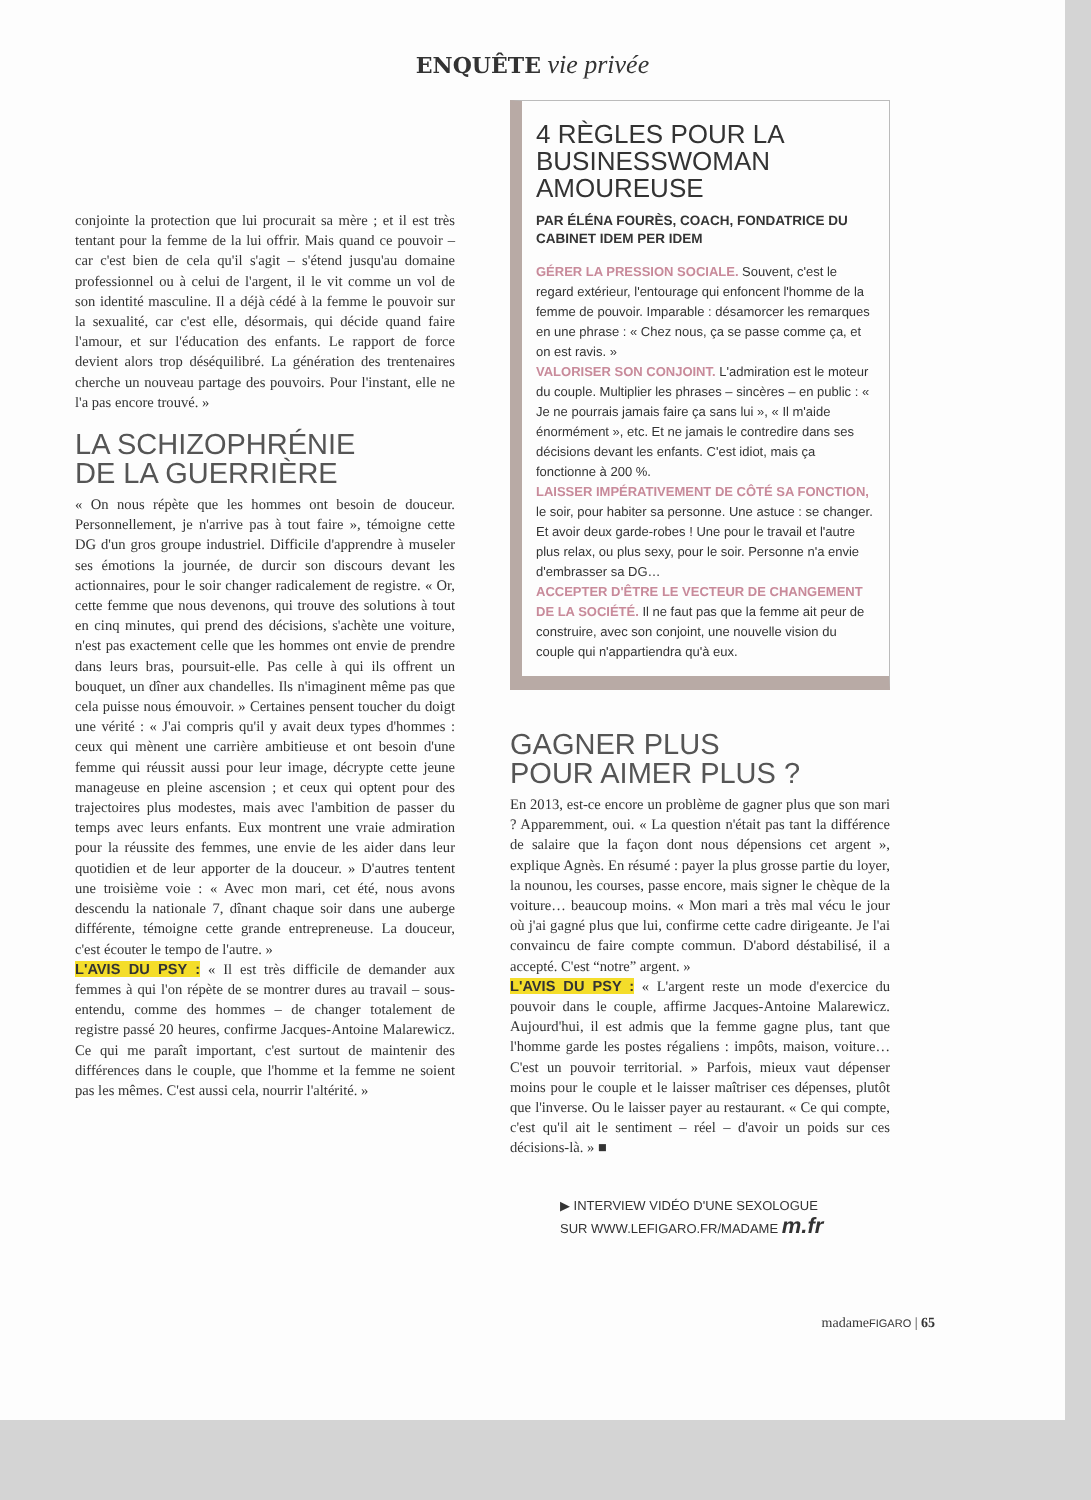ENQUÊTE vie privée
conjointe la protection que lui procurait sa mère ; et il est très tentant pour la femme de la lui offrir. Mais quand ce pouvoir – car c'est bien de cela qu'il s'agit – s'étend jusqu'au domaine professionnel ou à celui de l'argent, il le vit comme un vol de son identité masculine. Il a déjà cédé à la femme le pouvoir sur la sexualité, car c'est elle, désormais, qui décide quand faire l'amour, et sur l'éducation des enfants. Le rapport de force devient alors trop déséquilibré. La génération des trentenaires cherche un nouveau partage des pouvoirs. Pour l'instant, elle ne l'a pas encore trouvé. »
LA SCHIZOPHRÉNIE
DE LA GUERRIÈRE
« On nous répète que les hommes ont besoin de douceur. Personnellement, je n'arrive pas à tout faire », témoigne cette DG d'un gros groupe industriel. Difficile d'apprendre à museler ses émotions la journée, de durcir son discours devant les actionnaires, pour le soir changer radicalement de registre. « Or, cette femme que nous devenons, qui trouve des solutions à tout en cinq minutes, qui prend des décisions, s'achète une voiture, n'est pas exactement celle que les hommes ont envie de prendre dans leurs bras, poursuit-elle. Pas celle à qui ils offrent un bouquet, un dîner aux chandelles. Ils n'imaginent même pas que cela puisse nous émouvoir. » Certaines pensent toucher du doigt une vérité : « J'ai compris qu'il y avait deux types d'hommes : ceux qui mènent une carrière ambitieuse et ont besoin d'une femme qui réussit aussi pour leur image, décrypte cette jeune manageuse en pleine ascension ; et ceux qui optent pour des trajectoires plus modestes, mais avec l'ambition de passer du temps avec leurs enfants. Eux montrent une vraie admiration pour la réussite des femmes, une envie de les aider dans leur quotidien et de leur apporter de la douceur. » D'autres tentent une troisième voie : « Avec mon mari, cet été, nous avons descendu la nationale 7, dînant chaque soir dans une auberge différente, témoigne cette grande entrepreneuse. La douceur, c'est écouter le tempo de l'autre. »
L'AVIS DU PSY : « Il est très difficile de demander aux femmes à qui l'on répète de se montrer dures au travail – sous-entendu, comme des hommes – de changer totalement de registre passé 20 heures, confirme Jacques-Antoine Malarewicz. Ce qui me paraît important, c'est surtout de maintenir des différences dans le couple, que l'homme et la femme ne soient pas les mêmes. C'est aussi cela, nourrir l'altérité. »
4 RÈGLES POUR LA BUSINESSWOMAN AMOUREUSE
PAR ÉLÉNA FOURÈS, COACH, FONDATRICE DU CABINET IDEM PER IDEM
GÉRER LA PRESSION SOCIALE. Souvent, c'est le regard extérieur, l'entourage qui enfoncent l'homme de la femme de pouvoir. Imparable : désamorcer les remarques en une phrase : « Chez nous, ça se passe comme ça, et on est ravis. »
VALORISER SON CONJOINT. L'admiration est le moteur du couple. Multiplier les phrases – sincères – en public : « Je ne pourrais jamais faire ça sans lui », « Il m'aide énormément », etc. Et ne jamais le contredire dans ses décisions devant les enfants. C'est idiot, mais ça fonctionne à 200 %.
LAISSER IMPÉRATIVEMENT DE CÔTÉ SA FONCTION, le soir, pour habiter sa personne. Une astuce : se changer. Et avoir deux garde-robes ! Une pour le travail et l'autre plus relax, ou plus sexy, pour le soir. Personne n'a envie d'embrasser sa DG…
ACCEPTER D'ÊTRE LE VECTEUR DE CHANGEMENT DE LA SOCIÉTÉ. Il ne faut pas que la femme ait peur de construire, avec son conjoint, une nouvelle vision du couple qui n'appartiendra qu'à eux.
GAGNER PLUS
POUR AIMER PLUS ?
En 2013, est-ce encore un problème de gagner plus que son mari ? Apparemment, oui. « La question n'était pas tant la différence de salaire que la façon dont nous dépensions cet argent », explique Agnès. En résumé : payer la plus grosse partie du loyer, la nounou, les courses, passe encore, mais signer le chèque de la voiture… beaucoup moins. « Mon mari a très mal vécu le jour où j'ai gagné plus que lui, confirme cette cadre dirigeante. Je l'ai convaincu de faire compte commun. D'abord déstabilisé, il a accepté. C'est “notre” argent. »
L'AVIS DU PSY : « L'argent reste un mode d'exercice du pouvoir dans le couple, affirme Jacques-Antoine Malarewicz. Aujourd'hui, il est admis que la femme gagne plus, tant que l'homme garde les postes régaliens : impôts, maison, voiture… C'est un pouvoir territorial. » Parfois, mieux vaut dépenser moins pour le couple et le laisser maîtriser ces dépenses, plutôt que l'inverse. Ou le laisser payer au restaurant. « Ce qui compte, c'est qu'il ait le sentiment – réel – d'avoir un poids sur ces décisions-là. » ■
▶ INTERVIEW VIDÉO D'UNE SEXOLOGUE
SUR WWW.LEFIGARO.FR/MADAME m.fr
madameFIGARO | 65